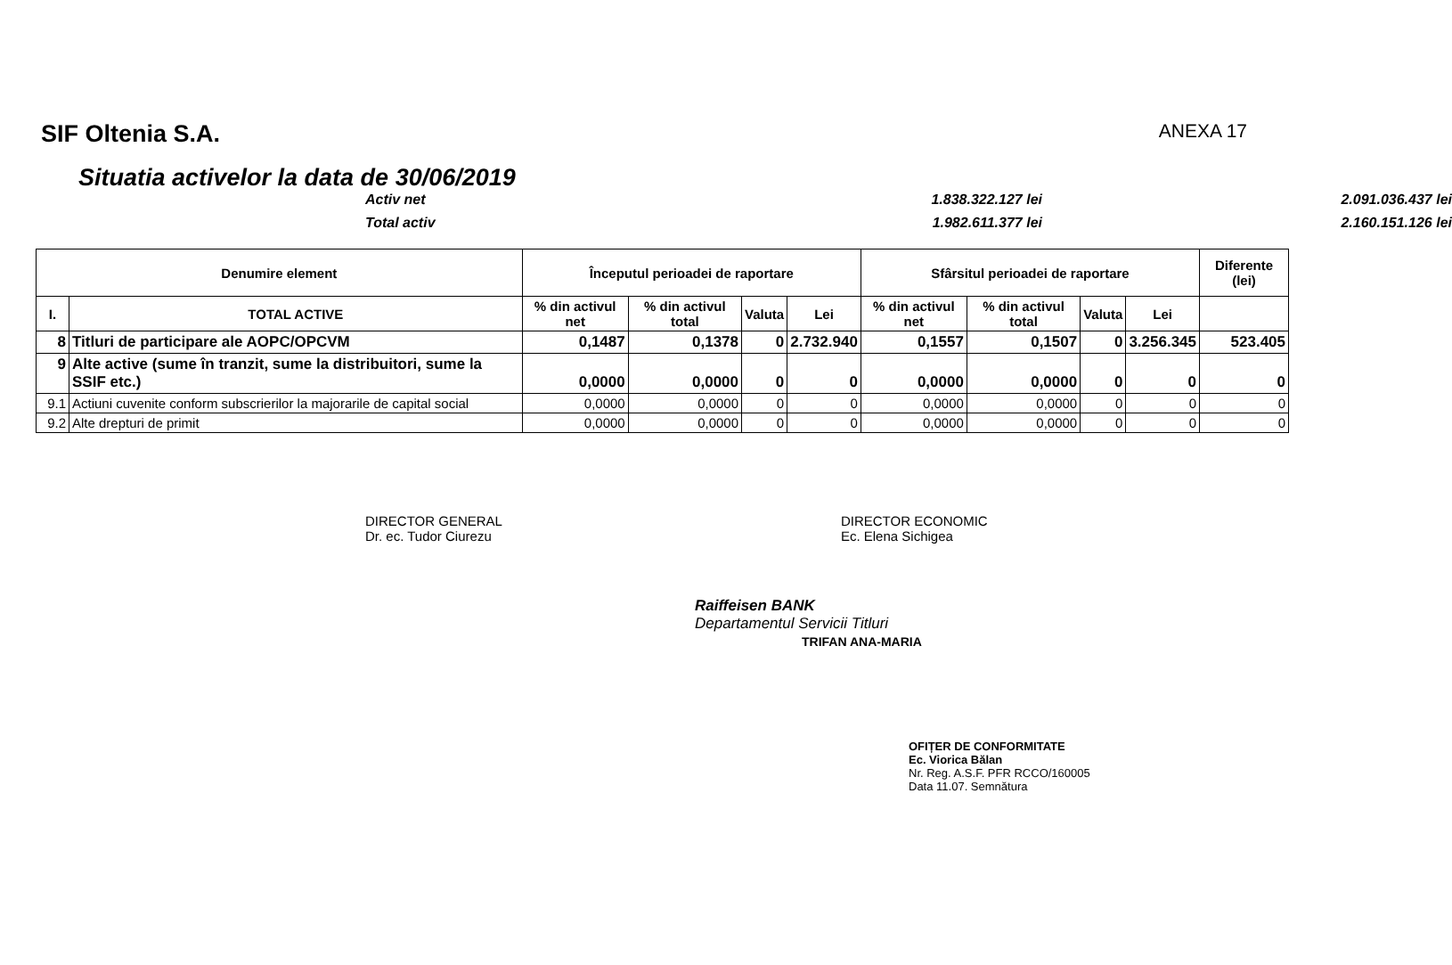SIF Oltenia S.A.
ANEXA 17
Situatia activelor la data de 30/06/2019
Activ net
1.838.322.127 lei 2.091.036.437 lei
Total activ
1.982.611.377 lei 2.160.151.126 lei
| Denumire element | | Începutul perioadei de raportare | | | | Sfârsitul perioadei de raportare | | | | Diferente (lei) |
| --- | --- | --- | --- | --- | --- | --- | --- | --- | --- | --- |
| I. | TOTAL ACTIVE | % din activul net | % din activul total | Valuta | Lei | % din activul net | % din activul total | Valuta | Lei | |
| 8 | Titluri de participare ale AOPC/OPCVM | 0,1487 | 0,1378 | 0 | 2.732.940 | 0,1557 | 0,1507 | 0 | 3.256.345 | 523.405 |
| 9 | Alte active (sume în tranzit, sume la distribuitori, sume la SSIF etc.) | 0,0000 | 0,0000 | 0 | 0 | 0,0000 | 0,0000 | 0 | 0 | 0 |
| 9.1 | Actiuni cuvenite conform subscrierilor la majorarile de capital social | 0,0000 | 0,0000 | 0 | 0 | 0,0000 | 0,0000 | 0 | 0 | 0 |
| 9.2 | Alte drepturi de primit | 0,0000 | 0,0000 | 0 | 0 | 0,0000 | 0,0000 | 0 | 0 | 0 |
DIRECTOR GENERAL
Dr. ec. Tudor Ciurezu
DIRECTOR ECONOMIC
Ec. Elena Sichigea
Raiffeisen BANK
Departamentul Servicii Titluri
TRIFAN ANA-MARIA
OFIȚER DE CONFORMITATE
Ec. Viorica Bălan
Nr. Reg. A.S.F. PFR RCCO/160005
Data 11.07. Semnătura